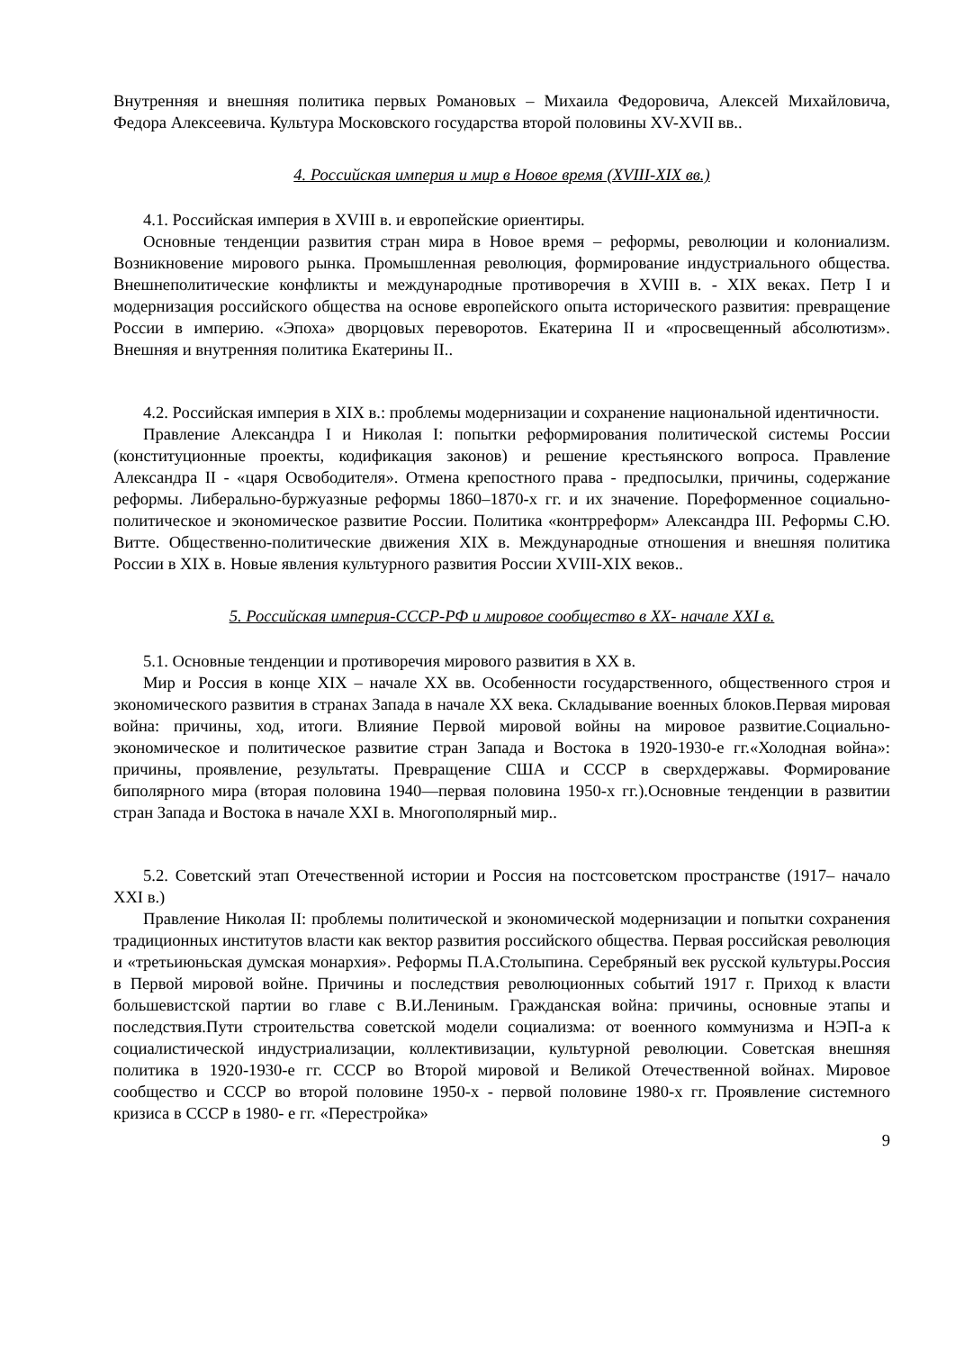Внутренняя и внешняя политика первых Романовых – Михаила Федоровича, Алексей Михайловича, Федора Алексеевича. Культура Московского государства второй половины XV-XVII вв..
4. Российская империя и мир в Новое время (XVIII-XIX вв.)
4.1. Российская империя в XVIII в. и европейские ориентиры.
Основные тенденции развития стран мира в Новое время – реформы, революции и колониализм. Возникновение мирового рынка. Промышленная революция, формирование индустриального общества. Внешнеполитические конфликты и международные противоречия в XVIII в. - XIX веках. Петр I и модернизация российского общества на основе европейского опыта исторического развития: превращение России в империю. «Эпоха» дворцовых переворотов. Екатерина II и «просвещенный абсолютизм». Внешняя и внутренняя политика Екатерины II..
4.2. Российская империя в XIX в.: проблемы модернизации и сохранение национальной идентичности.
Правление Александра I и Николая I: попытки реформирования политической системы России (конституционные проекты, кодификация законов) и решение крестьянского вопроса. Правление Александра II - «царя Освободителя». Отмена крепостного права - предпосылки, причины, содержание реформы. Либерально-буржуазные реформы 1860–1870-х гг. и их значение. Пореформенное социально-политическое и экономическое развитие России. Политика «контрреформ» Александра III. Реформы С.Ю. Витте. Общественно-политические движения XIX в. Международные отношения и внешняя политика России в XIX в. Новые явления культурного развития России XVIII-XIX веков..
5. Российская империя-СССР-РФ и мировое сообщество в XX- начале XXI в.
5.1. Основные тенденции и противоречия мирового развития в XX в.
Мир и Россия в конце XIX – начале XX вв. Особенности государственного, общественного строя и экономического развития в странах Запада в начале XX века. Складывание военных блоков.Первая мировая война: причины, ход, итоги. Влияние Первой мировой войны на мировое развитие.Социально-экономическое и политическое развитие стран Запада и Востока в 1920-1930-е гг.«Холодная война»: причины, проявление, результаты. Превращение США и СССР в сверхдержавы. Формирование биполярного мира (вторая половина 1940—первая половина 1950-х гг.).Основные тенденции в развитии стран Запада и Востока в начале XXI в. Многополярный мир..
5.2. Советский этап Отечественной истории и Россия на постсоветском пространстве (1917– начало XXI в.)
Правление Николая II: проблемы политической и экономической модернизации и попытки сохранения традиционных институтов власти как вектор развития российского общества. Первая российская революция и «третьиюньская думская монархия». Реформы П.А.Столыпина. Серебряный век русской культуры.Россия в Первой мировой войне. Причины и последствия революционных событий 1917 г. Приход к власти большевистской партии во главе с В.И.Лениным. Гражданская война: причины, основные этапы и последствия.Пути строительства советской модели социализма: от военного коммунизма и НЭП-а к социалистической индустриализации, коллективизации, культурной революции. Советская внешняя политика в 1920-1930-е гг. СССР во Второй мировой и Великой Отечественной войнах. Мировое сообщество и СССР во второй половине 1950-х - первой половине 1980-х гг. Проявление системного кризиса в СССР в 1980- е гг. «Перестройка»
9